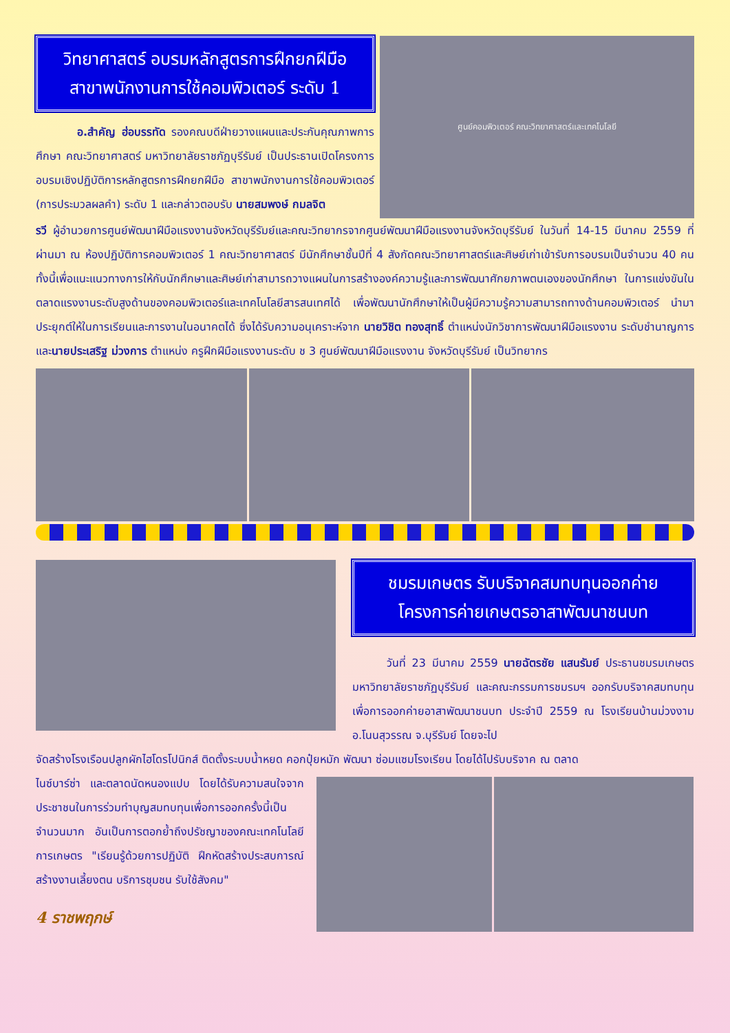วิทยาศาสตร์ อบรมหลักสูตรการฝึกยกฝีมือ
สาขาพนักงานการใช้คอมพิวเตอร์ ระดับ 1
อ.สำคัญ ฮ่อบรรทัด รองคณบดีฝ่ายวางแผนและประกันคุณภาพการศึกษา คณะวิทยาศาสตร์ มหาวิทยาลัยราชภัฏบุรีรัมย์ เป็นประธานเปิดโครงการอบรมเชิงปฏิบัติการหลักสูตรการฝึกยกฝีมือ สาขาพนักงานการใช้คอมพิวเตอร์ (การประมวลผลคำ) ระดับ 1 และกล่าวตอบรับ นายสมพงษ์ กมลจิต
ศูนย์คอมพิวเตอร์ คณะวิทยาศาสตร์และเทคโนโลยี
รวี ผู้อำนวยการศูนย์พัฒนาฝีมือแรงงานจังหวัดบุรีรัมย์และคณะวิทยากรจากศูนย์พัฒนาฝีมือแรงงานจังหวัดบุรีรัมย์ ในวันที่ 14-15 มีนาคม 2559 ที่ผ่านมา ณ ห้องปฏิบัติการคอมพิวเตอร์ 1 คณะวิทยาศาสตร์ มีนักศึกษาชั้นปีที่ 4 สังกัดคณะวิทยาศาสตร์และศิษย์เก่าเข้ารับการอบรมเป็นจำนวน 40 คน ทั้งนี้เพื่อแนะแนวทางการให้กับนักศึกษาและศิษย์เก่าสามารถวางแผนในการสร้างองค์ความรู้และการพัฒนาศักยภาพตนเองของนักศึกษา ในการแข่งขันในตลาดแรงงานระดับสูงด้านของคอมพิวเตอร์และเทคโนโลยีสารสนเทศได้ เพื่อพัฒนานักศึกษาให้เป็นผู้มีความรู้ความสามารถทางด้านคอมพิวเตอร์ นำมาประยุกต์ให้ในการเรียนและการงานในอนาคตได้ ซึ่งได้รับความอนุเคราะห์จาก นายวิชิต ทองสุทธิ์ ตำแหน่งนักวิชาการพัฒนาฝีมือแรงงาน ระดับชำนาญการและนายประเสริฐ ม่วงการ ตำแหน่ง ครูฝึกฝีมือแรงงานระดับ ช 3 ศูนย์พัฒนาฝีมือแรงงาน จังหวัดบุรีรัมย์ เป็นวิทยากร
ชมรมเกษตร รับบริจาคสมทบทุนออกค่าย
โครงการค่ายเกษตรอาสาพัฒนาชนบท
วันที่ 23 มีนาคม 2559 นายฉัตรชัย แสนรัมย์ ประธานชมรมเกษตร มหาวิทยาลัยราชภัฏบุรีรัมย์ และคณะกรรมการชมรมฯ ออกรับบริจาคสมทบทุนเพื่อการออกค่ายอาสาพัฒนาชนบท ประจำปี 2559 ณ โรงเรียนบ้านม่วงงาม อ.โนนสุวรรณ จ.บุรีรัมย์ โดยจะไป
จัดสร้างโรงเรือนปลูกผักไฮโดรโปนิกส์ ติดตั้งระบบน้ำหยด คอกปุ๋ยหมัก พัฒนา ซ่อมแซมโรงเรียน โดยได้ไปรับบริจาค ณ ตลาด
ไนซ์บาร์ซ่า และตลาดนัดหนองแปบ โดยได้รับความสนใจจากประชาชนในการร่วมทำบุญสมทบทุนเพื่อการออกครั้งนี้เป็นจำนวนมาก อันเป็นการตอกย้ำถึงปรัชญาของคณะเทคโนโลยีการเกษตร "เรียนรู้ด้วยการปฏิบัติ ฝึกหัดสร้างประสบการณ์ สร้างงานเลี้ยงตน บริการชุมชน รับใช้สังคม"
4 ราชพฤกษ์